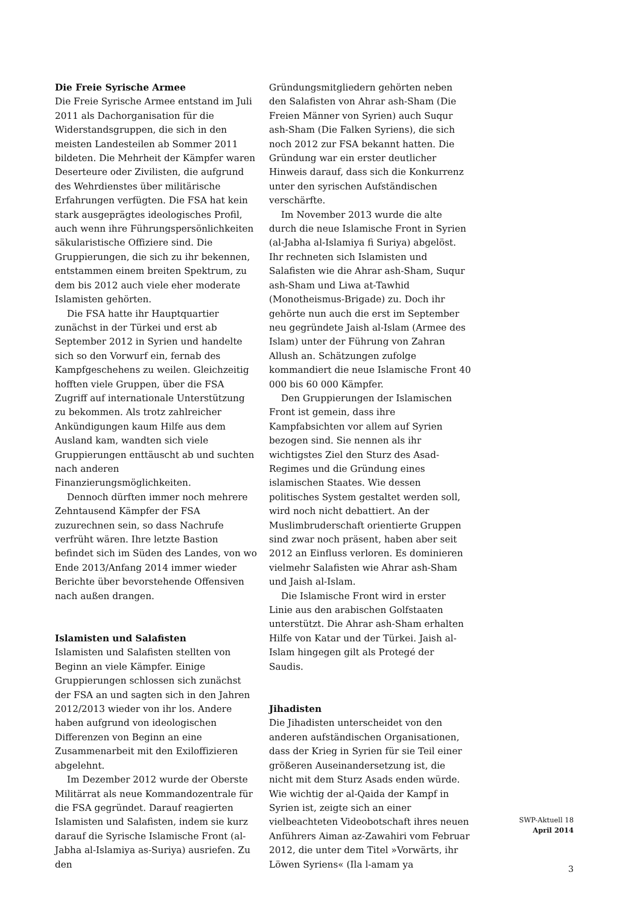Die Freie Syrische Armee
Die Freie Syrische Armee entstand im Juli 2011 als Dachorganisation für die Widerstandsgruppen, die sich in den meisten Landesteilen ab Sommer 2011 bildeten. Die Mehrheit der Kämpfer waren Deserteure oder Zivilisten, die aufgrund des Wehrdienstes über militärische Erfahrungen verfügten. Die FSA hat kein stark ausgeprägtes ideologisches Profil, auch wenn ihre Führungspersönlichkeiten säkularistische Offiziere sind. Die Gruppierungen, die sich zu ihr bekennen, entstammen einem breiten Spektrum, zu dem bis 2012 auch viele eher moderate Islamisten gehörten.
Die FSA hatte ihr Hauptquartier zunächst in der Türkei und erst ab September 2012 in Syrien und handelte sich so den Vorwurf ein, fernab des Kampfgeschehens zu weilen. Gleichzeitig hofften viele Gruppen, über die FSA Zugriff auf internationale Unterstützung zu bekommen. Als trotz zahlreicher Ankündigungen kaum Hilfe aus dem Ausland kam, wandten sich viele Gruppierungen enttäuscht ab und suchten nach anderen Finanzierungsmöglichkeiten.
Dennoch dürften immer noch mehrere Zehntausend Kämpfer der FSA zuzurechnen sein, so dass Nachrufe verfrüht wären. Ihre letzte Bastion befindet sich im Süden des Landes, von wo Ende 2013/Anfang 2014 immer wieder Berichte über bevorstehende Offensiven nach außen drangen.
Islamisten und Salafisten
Islamisten und Salafisten stellten von Beginn an viele Kämpfer. Einige Gruppierungen schlossen sich zunächst der FSA an und sagten sich in den Jahren 2012/2013 wieder von ihr los. Andere haben aufgrund von ideologischen Differenzen von Beginn an eine Zusammenarbeit mit den Exiloffizieren abgelehnt.
Im Dezember 2012 wurde der Oberste Militärrat als neue Kommandozentrale für die FSA gegründet. Darauf reagierten Islamisten und Salafisten, indem sie kurz darauf die Syrische Islamische Front (al-Jabha al-Islamiya as-Suriya) ausriefen. Zu den
Gründungsmitgliedern gehörten neben den Salafisten von Ahrar ash-Sham (Die Freien Männer von Syrien) auch Suqur ash-Sham (Die Falken Syriens), die sich noch 2012 zur FSA bekannt hatten. Die Gründung war ein erster deutlicher Hinweis darauf, dass sich die Konkurrenz unter den syrischen Aufständischen verschärfte.
Im November 2013 wurde die alte durch die neue Islamische Front in Syrien (al-Jabha al-Islamiya fi Suriya) abgelöst. Ihr rechneten sich Islamisten und Salafisten wie die Ahrar ash-Sham, Suqur ash-Sham und Liwa at-Tawhid (Monotheismus-Brigade) zu. Doch ihr gehörte nun auch die erst im September neu gegründete Jaish al-Islam (Armee des Islam) unter der Führung von Zahran Allush an. Schätzungen zufolge kommandiert die neue Islamische Front 40 000 bis 60 000 Kämpfer.
Den Gruppierungen der Islamischen Front ist gemein, dass ihre Kampfabsichten vor allem auf Syrien bezogen sind. Sie nennen als ihr wichtigstes Ziel den Sturz des Asad-Regimes und die Gründung eines islamischen Staates. Wie dessen politisches System gestaltet werden soll, wird noch nicht debattiert. An der Muslimbruderschaft orientierte Gruppen sind zwar noch präsent, haben aber seit 2012 an Einfluss verloren. Es dominieren vielmehr Salafisten wie Ahrar ash-Sham und Jaish al-Islam.
Die Islamische Front wird in erster Linie aus den arabischen Golfstaaten unterstützt. Die Ahrar ash-Sham erhalten Hilfe von Katar und der Türkei. Jaish al-Islam hingegen gilt als Protegé der Saudis.
Jihadisten
Die Jihadisten unterscheidet von den anderen aufständischen Organisationen, dass der Krieg in Syrien für sie Teil einer größeren Auseinandersetzung ist, die nicht mit dem Sturz Asads enden würde. Wie wichtig der al-Qaida der Kampf in Syrien ist, zeigte sich an einer vielbeachteten Videobotschaft ihres neuen Anführers Aiman az-Zawahiri vom Februar 2012, die unter dem Titel »Vorwärts, ihr Löwen Syriens« (Ila l-amam ya
SWP-Aktuell 18
April 2014
3